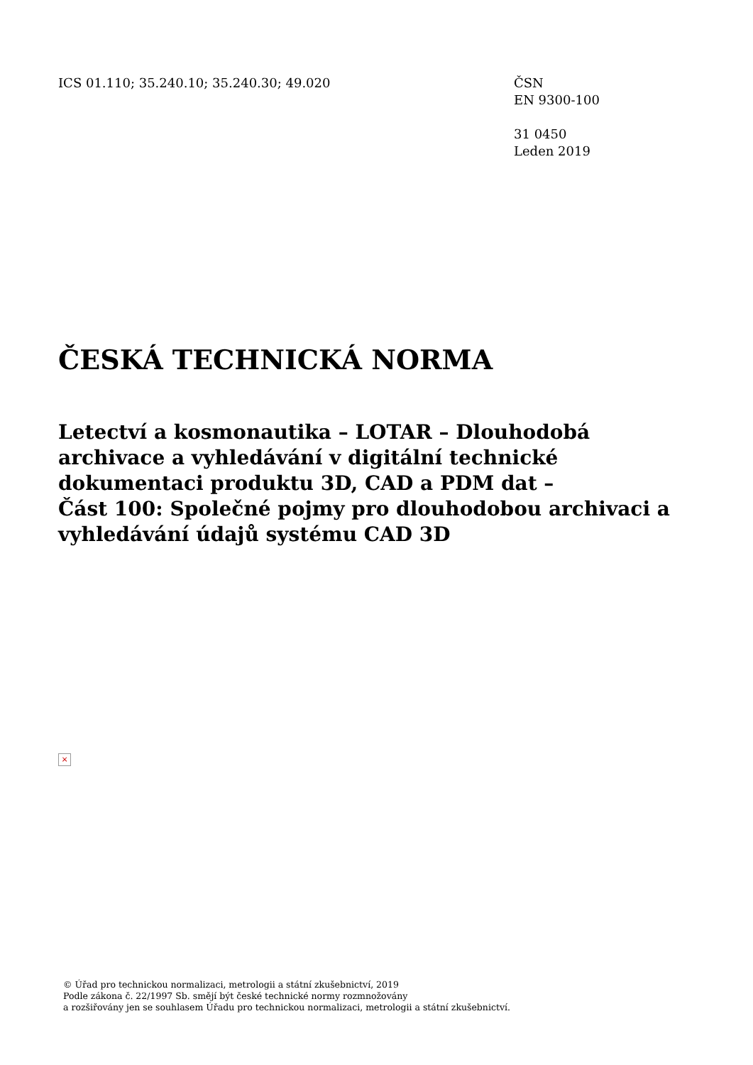ICS 01.110; 35.240.10; 35.240.30; 49.020 ČSN
EN 9300-100
31 0450
Leden 2019
ČESKÁ TECHNICKÁ NORMA
Letectví a kosmonautika – LOTAR – Dlouhodobá archivace a vyhledávání v digitální technické dokumentaci produktu 3D, CAD a PDM dat –
Část 100: Společné pojmy pro dlouhodobou archivaci a vyhledávání údajů systému CAD 3D
×
© Úřad pro technickou normalizaci, metrologii a státní zkušebnictví, 2019
Podle zákona č. 22/1997 Sb. smějí být české technické normy rozmnožovány
a rozšiřovány jen se souhlasem Úřadu pro technickou normalizaci, metrologii a státní zkušebnictví.